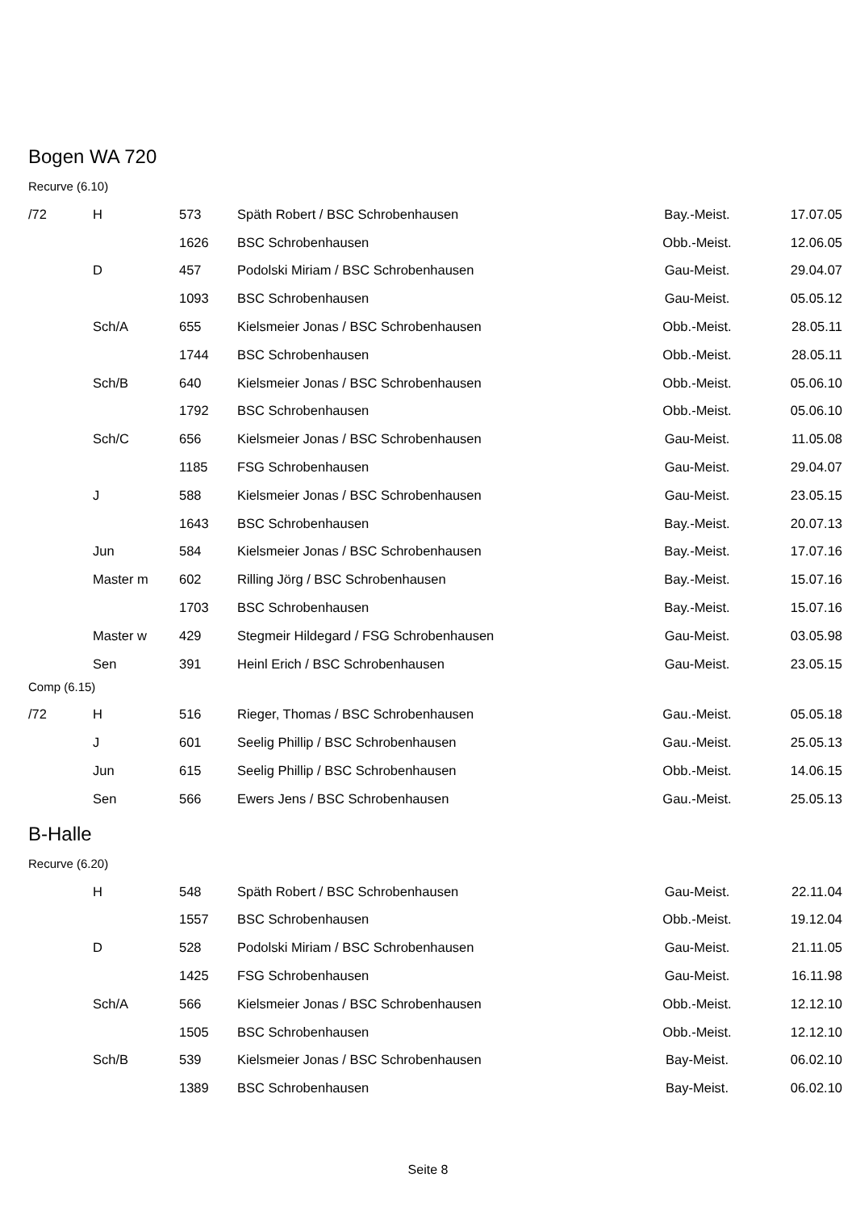Bogen WA 720
Recurve (6.10)
| /72 | H | 573 | Späth Robert / BSC Schrobenhausen | Bay.-Meist. | 17.07.05 |
| | | 1626 | BSC Schrobenhausen | Obb.-Meist. | 12.06.05 |
| | D | 457 | Podolski Miriam / BSC Schrobenhausen | Gau-Meist. | 29.04.07 |
| | | 1093 | BSC Schrobenhausen | Gau-Meist. | 05.05.12 |
| | Sch/A | 655 | Kielsmeier Jonas / BSC Schrobenhausen | Obb.-Meist. | 28.05.11 |
| | | 1744 | BSC Schrobenhausen | Obb.-Meist. | 28.05.11 |
| | Sch/B | 640 | Kielsmeier Jonas / BSC Schrobenhausen | Obb.-Meist. | 05.06.10 |
| | | 1792 | BSC Schrobenhausen | Obb.-Meist. | 05.06.10 |
| | Sch/C | 656 | Kielsmeier Jonas / BSC Schrobenhausen | Gau-Meist. | 11.05.08 |
| | | 1185 | FSG Schrobenhausen | Gau-Meist. | 29.04.07 |
| | J | 588 | Kielsmeier Jonas / BSC Schrobenhausen | Gau-Meist. | 23.05.15 |
| | | 1643 | BSC Schrobenhausen | Bay.-Meist. | 20.07.13 |
| | Jun | 584 | Kielsmeier Jonas / BSC Schrobenhausen | Bay.-Meist. | 17.07.16 |
| | Master m | 602 | Rilling Jörg / BSC Schrobenhausen | Bay.-Meist. | 15.07.16 |
| | | 1703 | BSC Schrobenhausen | Bay.-Meist. | 15.07.16 |
| | Master w | 429 | Stegmeir Hildegard / FSG Schrobenhausen | Gau-Meist. | 03.05.98 |
| | Sen | 391 | Heinl Erich / BSC Schrobenhausen | Gau-Meist. | 23.05.15 |
Comp (6.15)
| /72 | H | 516 | Rieger, Thomas / BSC Schrobenhausen | Gau.-Meist. | 05.05.18 |
| | J | 601 | Seelig Phillip / BSC Schrobenhausen | Gau.-Meist. | 25.05.13 |
| | Jun | 615 | Seelig Phillip / BSC Schrobenhausen | Obb.-Meist. | 14.06.15 |
| | Sen | 566 | Ewers Jens / BSC Schrobenhausen | Gau.-Meist. | 25.05.13 |
B-Halle
Recurve (6.20)
| | H | 548 | Späth Robert / BSC Schrobenhausen | Gau-Meist. | 22.11.04 |
| | | 1557 | BSC Schrobenhausen | Obb.-Meist. | 19.12.04 |
| | D | 528 | Podolski Miriam / BSC Schrobenhausen | Gau-Meist. | 21.11.05 |
| | | 1425 | FSG Schrobenhausen | Gau-Meist. | 16.11.98 |
| | Sch/A | 566 | Kielsmeier Jonas / BSC Schrobenhausen | Obb.-Meist. | 12.12.10 |
| | | 1505 | BSC Schrobenhausen | Obb.-Meist. | 12.12.10 |
| | Sch/B | 539 | Kielsmeier Jonas / BSC Schrobenhausen | Bay-Meist. | 06.02.10 |
| | | 1389 | BSC Schrobenhausen | Bay-Meist. | 06.02.10 |
Seite 8